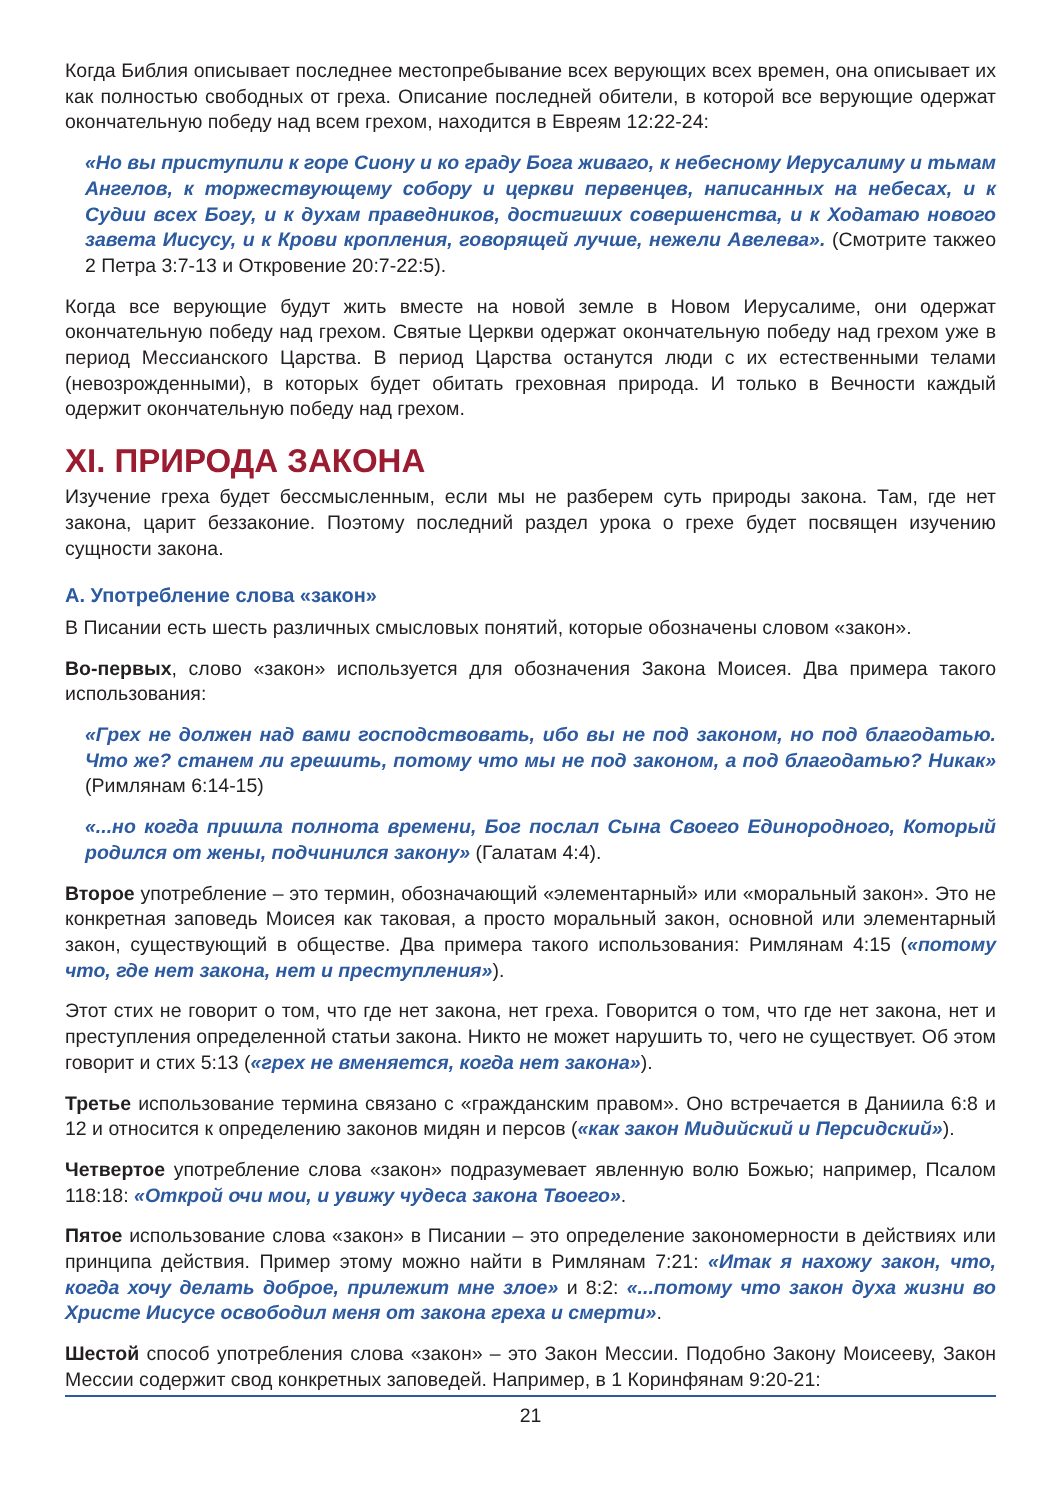Когда Библия описывает последнее местопребывание всех верующих всех времен, она описывает их как полностью свободных от греха. Описание последней обители, в которой все верующие одержат окончательную победу над всем грехом, находится в Евреям 12:22-24:
«Но вы приступили к горе Сиону и ко граду Бога живаго, к небесному Иерусалиму и тьмам Ангелов, к торжествующему собору и церкви первенцев, написанных на небесах, и к Судии всех Богу, и к духам праведников, достигших совершенства, и к Ходатаю нового завета Иисусу, и к Крови кропления, говорящей лучше, нежели Авелева». (Смотрите такжео 2 Петра 3:7-13 и Откровение 20:7-22:5).
Когда все верующие будут жить вместе на новой земле в Новом Иерусалиме, они одержат окончательную победу над грехом. Святые Церкви одержат окончательную победу над грехом уже в период Мессианского Царства. В период Царства останутся люди с их естественными телами (невозрожденными), в которых будет обитать греховная природа. И только в Вечности каждый одержит окончательную победу над грехом.
XI. ПРИРОДА ЗАКОНА
Изучение греха будет бессмысленным, если мы не разберем суть природы закона. Там, где нет закона, царит беззаконие. Поэтому последний раздел урока о грехе будет посвящен изучению сущности закона.
А. Употребление слова «закон»
В Писании есть шесть различных смысловых понятий, которые обозначены словом «закон».
Во-первых, слово «закон» используется для обозначения Закона Моисея. Два примера такого использования:
«Грех не должен над вами господствовать, ибо вы не под законом, но под благодатью. Что же? станем ли грешить, потому что мы не под законом, а под благодатью? Никак» (Римлянам 6:14-15)
«...но когда пришла полнота времени, Бог послал Сына Своего Единородного, Который родился от жены, подчинился закону» (Галатам 4:4).
Второе употребление – это термин, обозначающий «элементарный» или «моральный закон». Это не конкретная заповедь Моисея как таковая, а просто моральный закон, основной или элементарный закон, существующий в обществе. Два примера такого использования: Римлянам 4:15 («потому что, где нет закона, нет и преступления»).
Этот стих не говорит о том, что где нет закона, нет греха. Говорится о том, что где нет закона, нет и преступления определенной статьи закона. Никто не может нарушить то, чего не существует. Об этом говорит и стих 5:13 («грех не вменяется, когда нет закона»).
Третье использование термина связано с «гражданским правом». Оно встречается в Даниила 6:8 и 12 и относится к определению законов мидян и персов («как закон Мидийский и Персидский»).
Четвертое употребление слова «закон» подразумевает явленную волю Божью; например, Псалом 118:18: «Открой очи мои, и увижу чудеса закона Твоего».
Пятое использование слова «закон» в Писании – это определение закономерности в действиях или принципа действия. Пример этому можно найти в Римлянам 7:21: «Итак я нахожу закон, что, когда хочу делать доброе, прилежит мне злое» и 8:2: «...потому что закон духа жизни во Христе Иисусе освободил меня от закона греха и смерти».
Шестой способ употребления слова «закон» – это Закон Мессии. Подобно Закону Моисееву, Закон Мессии содержит свод конкретных заповедей. Например, в 1 Коринфянам 9:20-21:
21